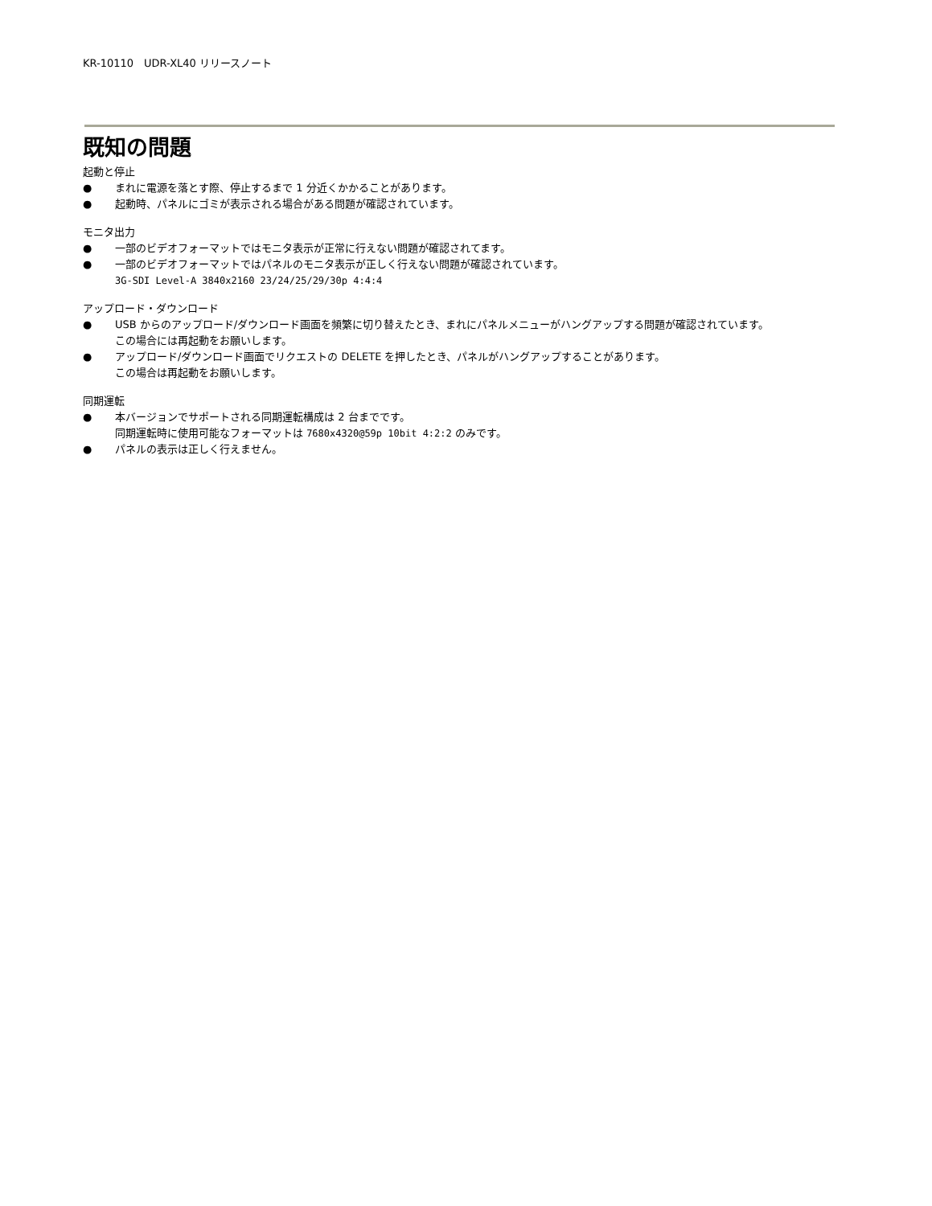KR-10110　UDR-XL40 リリースノート
既知の問題
起動と停止
● まれに電源を落とす際、停止するまで 1 分近くかかることがあります。
● 起動時、パネルにゴミが表示される場合がある問題が確認されています。
モニタ出力
● 一部のビデオフォーマットではモニタ表示が正常に行えない問題が確認されてます。
● 一部のビデオフォーマットではパネルのモニタ表示が正しく行えない問題が確認されています。
3G-SDI Level-A 3840x2160 23/24/25/29/30p 4:4:4
アップロード・ダウンロード
● USB からのアップロード/ダウンロード画面を頻繁に切り替えたとき、まれにパネルメニューがハングアップする問題が確認されています。
この場合には再起動をお願いします。
● アップロード/ダウンロード画面でリクエストの DELETE を押したとき、パネルがハングアップすることがあります。
この場合は再起動をお願いします。
同期運転
● 本バージョンでサポートされる同期運転構成は 2 台までです。
同期運転時に使用可能なフォーマットは 7680x4320@59p 10bit 4:2:2 のみです。
● パネルの表示は正しく行えません。